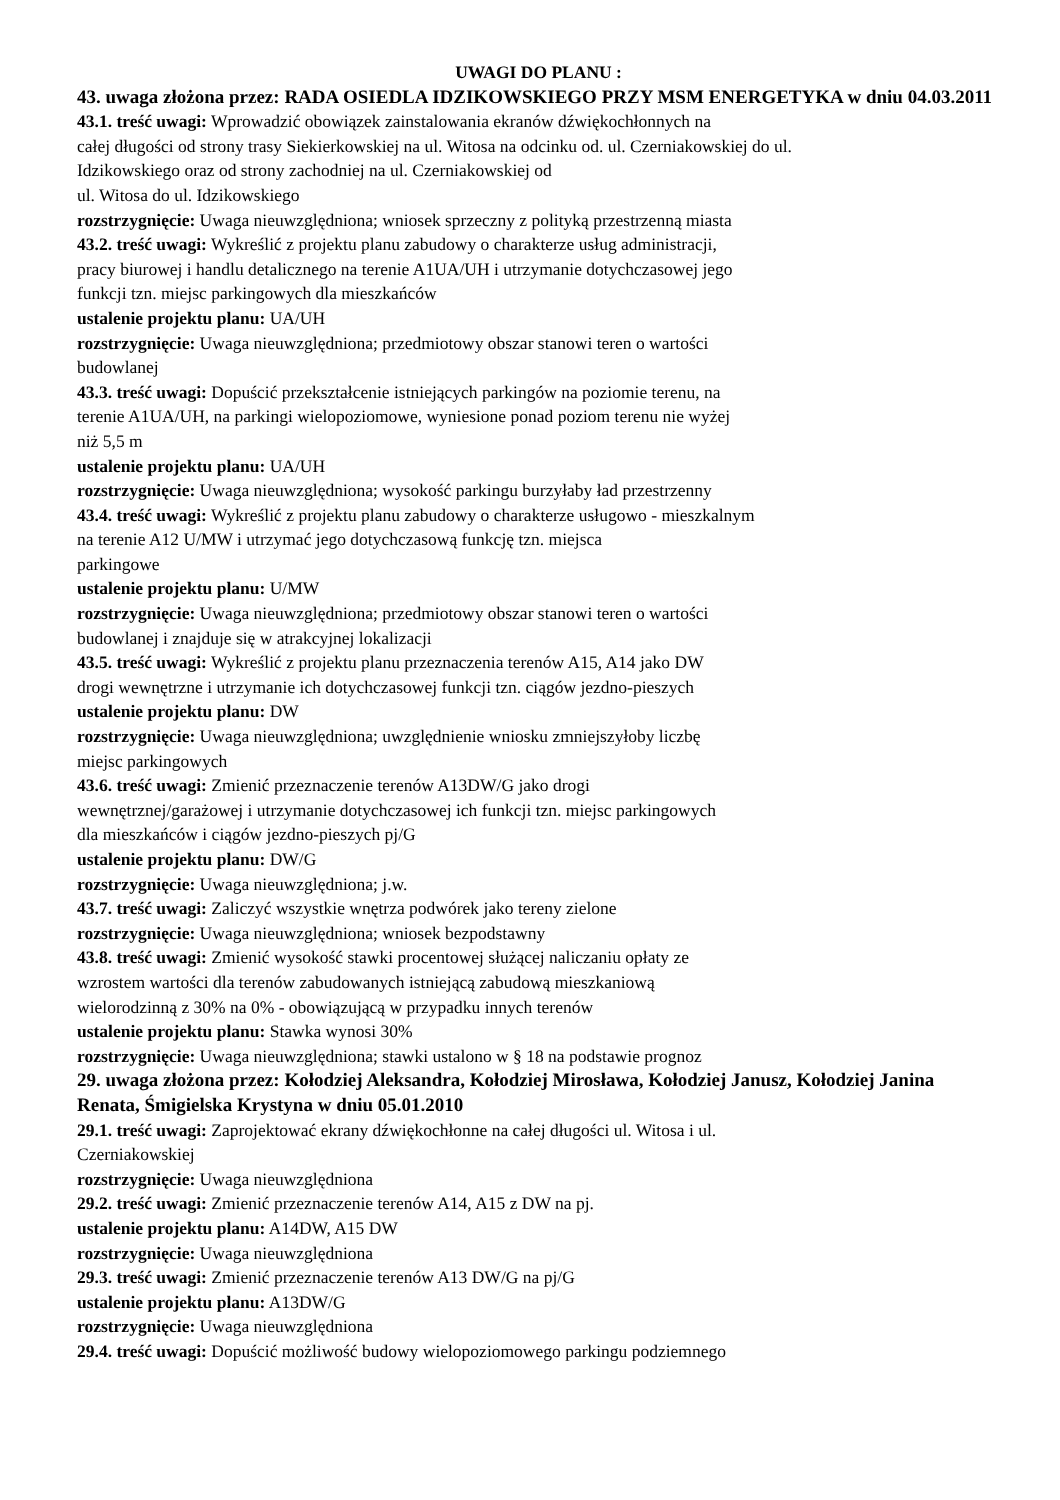UWAGI DO PLANU :
43. uwaga złożona przez: RADA OSIEDLA IDZIKOWSKIEGO PRZY MSM ENERGETYKA w dniu 04.03.2011
43.1. treść uwagi: Wprowadzić obowiązek zainstalowania ekranów dźwiękochłonnych na
całej długości od strony trasy Siekierkowskiej na ul. Witosa na odcinku od. ul. Czerniakowskiej do ul.
Idzikowskiego oraz od strony zachodniej na ul. Czerniakowskiej od
ul. Witosa do ul. Idzikowskiego
rozstrzygnięcie: Uwaga nieuwzględniona; wniosek sprzeczny z polityką przestrzenną miasta
43.2. treść uwagi: Wykreślić z projektu planu zabudowy o charakterze usług administracji,
pracy biurowej i handlu detalicznego na terenie A1UA/UH i utrzymanie dotychczasowej jego
funkcji tzn. miejsc parkingowych dla mieszkańców
ustalenie projektu planu: UA/UH
rozstrzygnięcie: Uwaga nieuwzględniona; przedmiotowy obszar stanowi teren o wartości
budowlanej
43.3. treść uwagi: Dopuścić przekształcenie istniejących parkingów na poziomie terenu, na
terenie A1UA/UH, na parkingi wielopoziomowe, wyniesione ponad poziom terenu nie wyżej
niż 5,5 m
ustalenie projektu planu: UA/UH
rozstrzygnięcie: Uwaga nieuwzględniona; wysokość parkingu burzyłaby ład przestrzenny
43.4. treść uwagi: Wykreślić z projektu planu zabudowy o charakterze usługowo - mieszkalnym
na terenie A12 U/MW i utrzymać jego dotychczasową funkcję tzn. miejsca
parkingowe
ustalenie projektu planu: U/MW
rozstrzygnięcie: Uwaga nieuwzględniona; przedmiotowy obszar stanowi teren o wartości
budowlanej i znajduje się w atrakcyjnej lokalizacji
43.5. treść uwagi: Wykreślić z projektu planu przeznaczenia terenów A15, A14 jako DW
drogi wewnętrzne i utrzymanie ich dotychczasowej funkcji tzn. ciągów jezdno-pieszych
ustalenie projektu planu: DW
rozstrzygnięcie: Uwaga nieuwzględniona; uwzględnienie wniosku zmniejszyłoby liczbę
miejsc parkingowych
43.6. treść uwagi: Zmienić przeznaczenie terenów A13DW/G jako drogi
wewnętrznej/garażowej i utrzymanie dotychczasowej ich funkcji tzn. miejsc parkingowych
dla mieszkańców i ciągów jezdno-pieszych pj/G
ustalenie projektu planu: DW/G
rozstrzygnięcie: Uwaga nieuwzględniona; j.w.
43.7. treść uwagi: Zaliczyć wszystkie wnętrza podwórek jako tereny zielone
rozstrzygnięcie: Uwaga nieuwzględniona; wniosek bezpodstawny
43.8. treść uwagi: Zmienić wysokość stawki procentowej służącej naliczaniu opłaty ze
wzrostem wartości dla terenów zabudowanych istniejącą zabudową mieszkaniową
wielorodzinną z 30% na 0% - obowiązującą w przypadku innych terenów
ustalenie projektu planu: Stawka wynosi 30%
rozstrzygnięcie: Uwaga nieuwzględniona; stawki ustalono w § 18 na podstawie prognoz
29. uwaga złożona przez: Kołodziej Aleksandra, Kołodziej Mirosława, Kołodziej Janusz, Kołodziej Janina Renata, Śmigielska Krystyna w dniu 05.01.2010
29.1. treść uwagi: Zaprojektować ekrany dźwiękochłonne na całej długości ul. Witosa i ul.
Czerniakowskiej
rozstrzygnięcie: Uwaga nieuwzględniona
29.2. treść uwagi: Zmienić przeznaczenie terenów A14, A15 z DW na pj.
ustalenie projektu planu: A14DW, A15 DW
rozstrzygnięcie: Uwaga nieuwzględniona
29.3. treść uwagi: Zmienić przeznaczenie terenów A13 DW/G na pj/G
ustalenie projektu planu: A13DW/G
rozstrzygnięcie: Uwaga nieuwzględniona
29.4. treść uwagi: Dopuścić możliwość budowy wielopoziomowego parkingu podziemnego